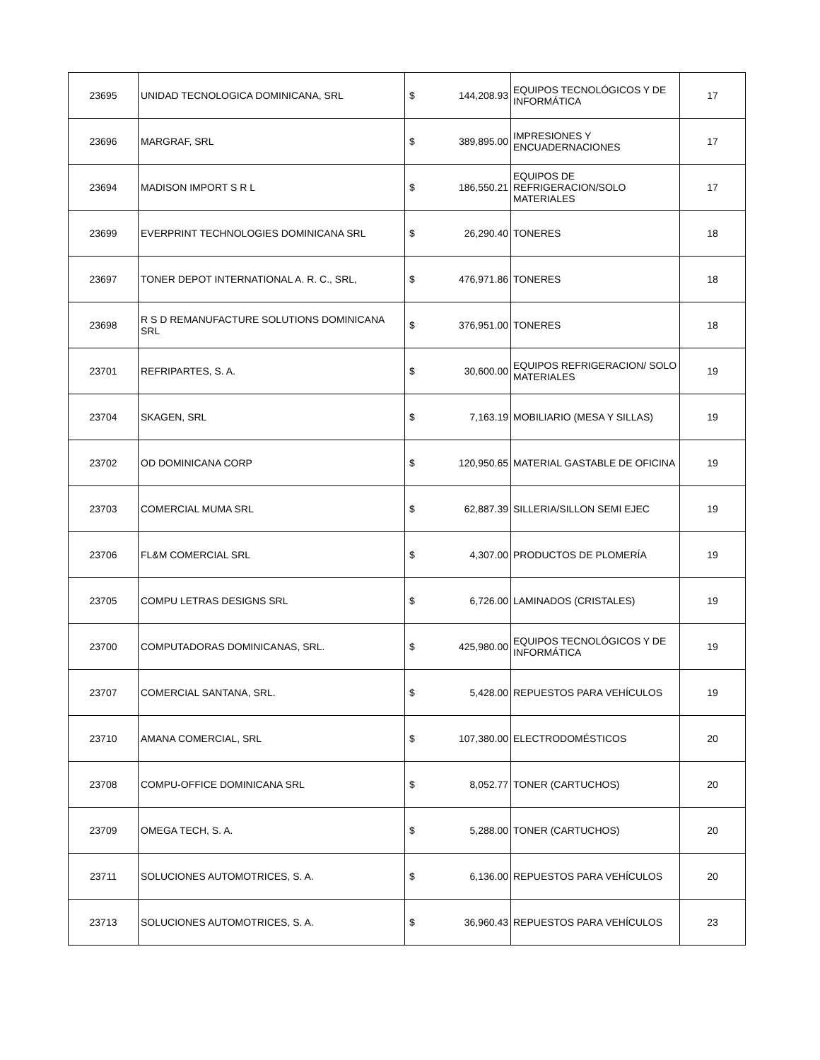| 23695 | UNIDAD TECNOLOGICA DOMINICANA, SRL | $ | 144,208.93 | EQUIPOS TECNOLÓGICOS Y DE INFORMÁTICA | 17 |
| 23696 | MARGRAF, SRL | $ | 389,895.00 | IMPRESIONES Y ENCUADERNACIONES | 17 |
| 23694 | MADISON IMPORT S R L | $ | 186,550.21 | EQUIPOS DE REFRIGERACION/SOLO MATERIALES | 17 |
| 23699 | EVERPRINT TECHNOLOGIES DOMINICANA SRL | $ | 26,290.40 | TONERES | 18 |
| 23697 | TONER DEPOT INTERNATIONAL A. R. C., SRL, | $ | 476,971.86 | TONERES | 18 |
| 23698 | R S D REMANUFACTURE SOLUTIONS DOMINICANA SRL | $ | 376,951.00 | TONERES | 18 |
| 23701 | REFRIPARTES, S. A. | $ | 30,600.00 | EQUIPOS REFRIGERACION/ SOLO MATERIALES | 19 |
| 23704 | SKAGEN, SRL | $ | 7,163.19 | MOBILIARIO (MESA Y SILLAS) | 19 |
| 23702 | OD DOMINICANA CORP | $ | 120,950.65 | MATERIAL GASTABLE DE OFICINA | 19 |
| 23703 | COMERCIAL MUMA SRL | $ | 62,887.39 | SILLERIA/SILLON SEMI EJEC | 19 |
| 23706 | FL&M COMERCIAL SRL | $ | 4,307.00 | PRODUCTOS DE PLOMERÍA | 19 |
| 23705 | COMPU LETRAS DESIGNS SRL | $ | 6,726.00 | LAMINADOS (CRISTALES) | 19 |
| 23700 | COMPUTADORAS DOMINICANAS, SRL. | $ | 425,980.00 | EQUIPOS TECNOLÓGICOS Y DE INFORMÁTICA | 19 |
| 23707 | COMERCIAL SANTANA, SRL. | $ | 5,428.00 | REPUESTOS PARA VEHÍCULOS | 19 |
| 23710 | AMANA COMERCIAL, SRL | $ | 107,380.00 | ELECTRODOMÉSTICOS | 20 |
| 23708 | COMPU-OFFICE DOMINICANA SRL | $ | 8,052.77 | TONER (CARTUCHOS) | 20 |
| 23709 | OMEGA TECH, S. A. | $ | 5,288.00 | TONER (CARTUCHOS) | 20 |
| 23711 | SOLUCIONES AUTOMOTRICES, S. A. | $ | 6,136.00 | REPUESTOS PARA VEHÍCULOS | 20 |
| 23713 | SOLUCIONES AUTOMOTRICES, S. A. | $ | 36,960.43 | REPUESTOS PARA VEHÍCULOS | 23 |